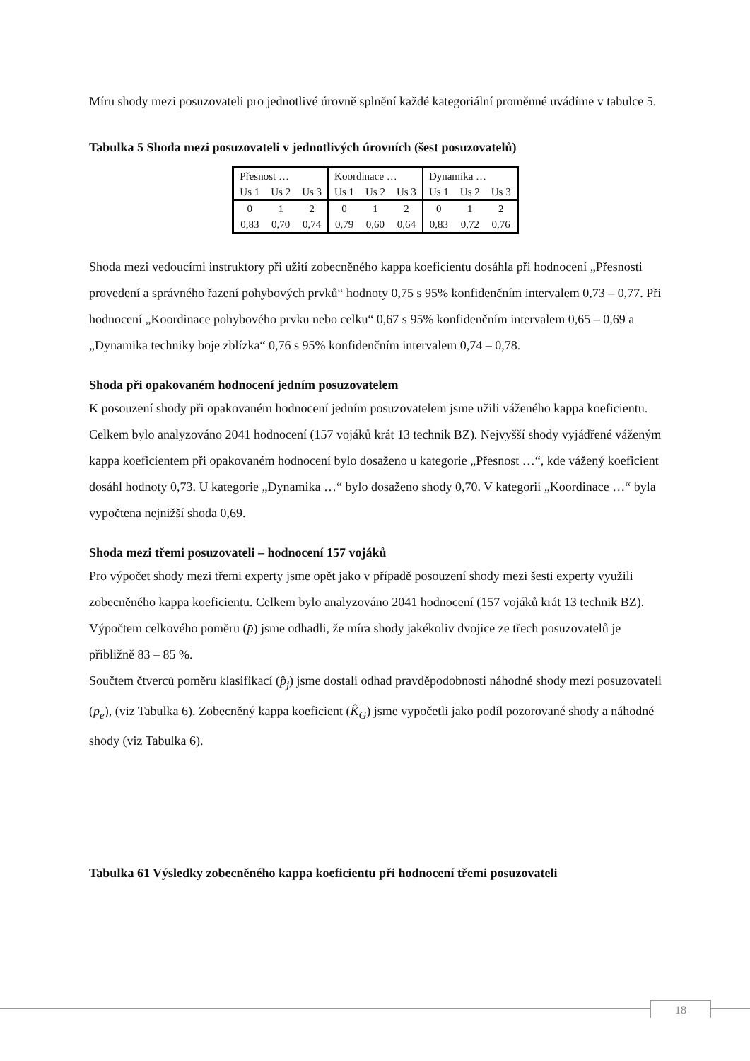Míru shody mezi posuzovateli pro jednotlivé úrovně splnění každé kategoriální proměnné uvádíme v tabulce 5.
Tabulka 5 Shoda mezi posuzovateli v jednotlivých úrovních (šest posuzovatelů)
| Přesnost … | | | Koordinace … | | | Dynamika … | | |
| Us 1 | Us 2 | Us 3 | Us 1 | Us 2 | Us 3 | Us 1 | Us 2 | Us 3 |
| 0 | 1 | 2 | 0 | 1 | 2 | 0 | 1 | 2 |
| 0,83 | 0,70 | 0,74 | 0,79 | 0,60 | 0,64 | 0,83 | 0,72 | 0,76 |
Shoda mezi vedoucími instruktory při užití zobecněného kappa koeficientu dosáhla při hodnocení „Přesnosti provedení a správného řazení pohybových prvků“ hodnoty 0,75 s 95% konfidenčním intervalem 0,73 – 0,77. Při hodnocení „Koordinace pohybového prvku nebo celku“ 0,67 s 95% konfidenčním intervalem 0,65 – 0,69 a „Dynamika techniky boje zblízka“ 0,76 s 95% konfidenčním intervalem 0,74 – 0,78.
Shoda při opakovaném hodnocení jedním posuzovatelem
K posouzení shody při opakovaném hodnocení jedním posuzovatelem jsme užili váženého kappa koeficientu. Celkem bylo analyzováno 2041 hodnocení (157 vojáků krát 13 technik BZ). Nejvyšší shody vyjádřené váženým kappa koeficientem při opakovaném hodnocení bylo dosaženo u kategorie „Přesnost …“, kde vážený koeficient dosáhl hodnoty 0,73. U kategorie „Dynamika …“ bylo dosaženo shody 0,70. V kategorii „Koordinace …“ byla vypočtena nejnižší shoda 0,69.
Shoda mezi třemi posuzovateli – hodnocení 157 vojáků
Pro výpočet shody mezi třemi experty jsme opět jako v případě posouzení shody mezi šesti experty využili zobecněného kappa koeficientu. Celkem bylo analyzováno 2041 hodnocení (157 vojáků krát 13 technik BZ).
Výpočtem celkového poměru (p̄) jsme odhadli, že míra shody jakékoliv dvojice ze třech posuzovatelů je přibližně 83 – 85 %.
Součtem čtverců poměru klasifikací (p̂<sub>j</sub>) jsme dostali odhad pravděpodobnosti náhodné shody mezi posuzovateli (p<sub>e</sub>), (viz Tabulka 6). Zobecněný kappa koeficient (K̂<sub>G</sub>) jsme vypočetli jako podíl pozorované shody a náhodné shody (viz Tabulka 6).
Tabulka 61 Výsledky zobecněného kappa koeficientu při hodnocení třemi posuzovateli
18